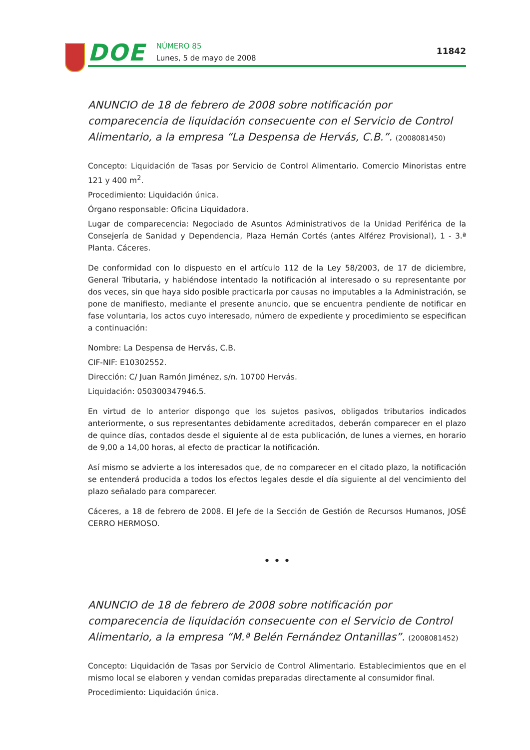DOE
NÚMERO 85
Lunes, 5 de mayo de 2008
11842
ANUNCIO de 18 de febrero de 2008 sobre notificación por comparecencia de liquidación consecuente con el Servicio de Control Alimentario, a la empresa “La Despensa de Hervás, C.B.”. (2008081450)
Concepto: Liquidación de Tasas por Servicio de Control Alimentario. Comercio Minoristas entre 121 y 400 m<sup>2</sup>.
Procedimiento: Liquidación única.
Órgano responsable: Oficina Liquidadora.
Lugar de comparecencia: Negociado de Asuntos Administrativos de la Unidad Periférica de la Consejería de Sanidad y Dependencia, Plaza Hernán Cortés (antes Alférez Provisional), 1 - 3.ª Planta. Cáceres.
De conformidad con lo dispuesto en el artículo 112 de la Ley 58/2003, de 17 de diciembre, General Tributaria, y habiéndose intentado la notificación al interesado o su representante por dos veces, sin que haya sido posible practicarla por causas no imputables a la Administración, se pone de manifiesto, mediante el presente anuncio, que se encuentra pendiente de notificar en fase voluntaria, los actos cuyo interesado, número de expediente y procedimiento se especifican a continuación:
Nombre: La Despensa de Hervás, C.B.
CIF-NIF: E10302552.
Dirección: C/ Juan Ramón Jiménez, s/n. 10700 Hervás.
Liquidación: 050300347946.5.
En virtud de lo anterior dispongo que los sujetos pasivos, obligados tributarios indicados anteriormente, o sus representantes debidamente acreditados, deberán comparecer en el plazo de quince días, contados desde el siguiente al de esta publicación, de lunes a viernes, en horario de 9,00 a 14,00 horas, al efecto de practicar la notificación.
Así mismo se advierte a los interesados que, de no comparecer en el citado plazo, la notificación se entenderá producida a todos los efectos legales desde el día siguiente al del vencimiento del plazo señalado para comparecer.
Cáceres, a 18 de febrero de 2008. El Jefe de la Sección de Gestión de Recursos Humanos, JOSÉ CERRO HERMOSO.
• • •
ANUNCIO de 18 de febrero de 2008 sobre notificación por comparecencia de liquidación consecuente con el Servicio de Control Alimentario, a la empresa “M.ª Belén Fernández Ontanillas”. (2008081452)
Concepto: Liquidación de Tasas por Servicio de Control Alimentario. Establecimientos que en el mismo local se elaboren y vendan comidas preparadas directamente al consumidor final.
Procedimiento: Liquidación única.